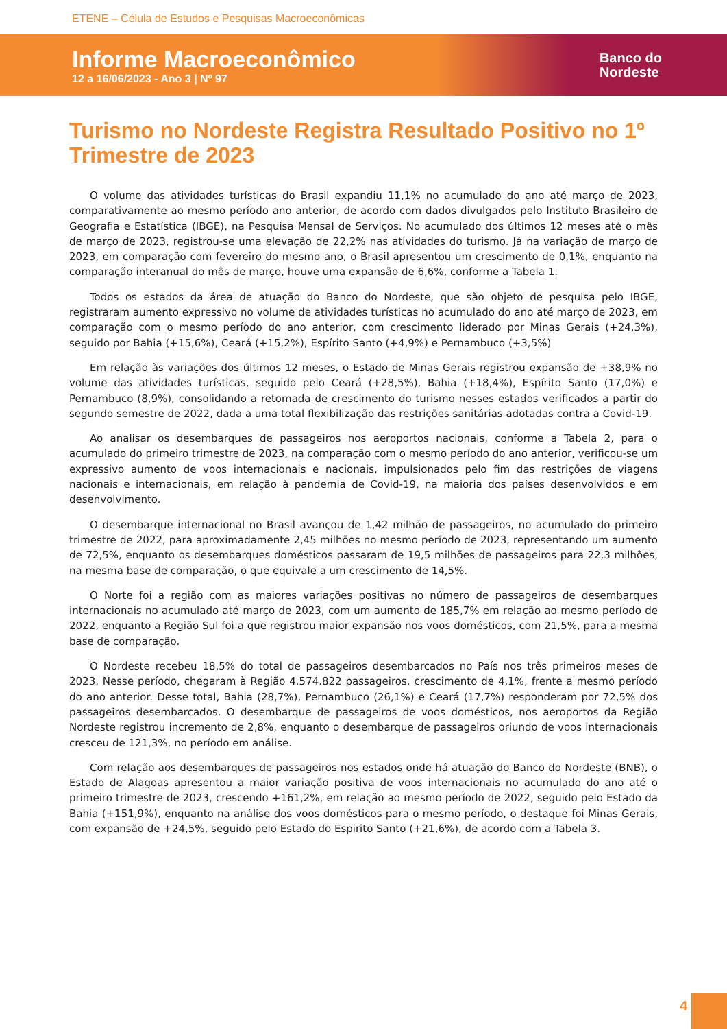ETENE – Célula de Estudos e Pesquisas Macroeconômicas
Informe Macroeconômico
12 a 16/06/2023 - Ano 3 | Nº 97
Banco do
Nordeste
Turismo no Nordeste Registra Resultado Positivo no 1º Trimestre de 2023
O volume das atividades turísticas do Brasil expandiu 11,1% no acumulado do ano até março de 2023, comparativamente ao mesmo período ano anterior, de acordo com dados divulgados pelo Instituto Brasileiro de Geografia e Estatística (IBGE), na Pesquisa Mensal de Serviços. No acumulado dos últimos 12 meses até o mês de março de 2023, registrou-se uma elevação de 22,2% nas atividades do turismo. Já na variação de março de 2023, em comparação com fevereiro do mesmo ano, o Brasil apresentou um crescimento de 0,1%, enquanto na comparação interanual do mês de março, houve uma expansão de 6,6%, conforme a Tabela 1.
Todos os estados da área de atuação do Banco do Nordeste, que são objeto de pesquisa pelo IBGE, registraram aumento expressivo no volume de atividades turísticas no acumulado do ano até março de 2023, em comparação com o mesmo período do ano anterior, com crescimento liderado por Minas Gerais (+24,3%), seguido por Bahia (+15,6%), Ceará (+15,2%), Espírito Santo (+4,9%) e Pernambuco (+3,5%)
Em relação às variações dos últimos 12 meses, o Estado de Minas Gerais registrou expansão de +38,9% no volume das atividades turísticas, seguido pelo Ceará (+28,5%), Bahia (+18,4%), Espírito Santo (17,0%) e Pernambuco (8,9%), consolidando a retomada de crescimento do turismo nesses estados verificados a partir do segundo semestre de 2022, dada a uma total flexibilização das restrições sanitárias adotadas contra a Covid-19.
Ao analisar os desembarques de passageiros nos aeroportos nacionais, conforme a Tabela 2, para o acumulado do primeiro trimestre de 2023, na comparação com o mesmo período do ano anterior, verificou-se um expressivo aumento de voos internacionais e nacionais, impulsionados pelo fim das restrições de viagens nacionais e internacionais, em relação à pandemia de Covid-19, na maioria dos países desenvolvidos e em desenvolvimento.
O desembarque internacional no Brasil avançou de 1,42 milhão de passageiros, no acumulado do primeiro trimestre de 2022, para aproximadamente 2,45 milhões no mesmo período de 2023, representando um aumento de 72,5%, enquanto os desembarques domésticos passaram de 19,5 milhões de passageiros para 22,3 milhões, na mesma base de comparação, o que equivale a um crescimento de 14,5%.
O Norte foi a região com as maiores variações positivas no número de passageiros de desembarques internacionais no acumulado até março de 2023, com um aumento de 185,7% em relação ao mesmo período de 2022, enquanto a Região Sul foi a que registrou maior expansão nos voos domésticos, com 21,5%, para a mesma base de comparação.
O Nordeste recebeu 18,5% do total de passageiros desembarcados no País nos três primeiros meses de 2023. Nesse período, chegaram à Região 4.574.822 passageiros, crescimento de 4,1%, frente a mesmo período do ano anterior. Desse total, Bahia (28,7%), Pernambuco (26,1%) e Ceará (17,7%) responderam por 72,5% dos passageiros desembarcados. O desembarque de passageiros de voos domésticos, nos aeroportos da Região Nordeste registrou incremento de 2,8%, enquanto o desembarque de passageiros oriundo de voos internacionais cresceu de 121,3%, no período em análise.
Com relação aos desembarques de passageiros nos estados onde há atuação do Banco do Nordeste (BNB), o Estado de Alagoas apresentou a maior variação positiva de voos internacionais no acumulado do ano até o primeiro trimestre de 2023, crescendo +161,2%, em relação ao mesmo período de 2022, seguido pelo Estado da Bahia (+151,9%), enquanto na análise dos voos domésticos para o mesmo período, o destaque foi Minas Gerais, com expansão de +24,5%, seguido pelo Estado do Espirito Santo (+21,6%), de acordo com a Tabela 3.
4